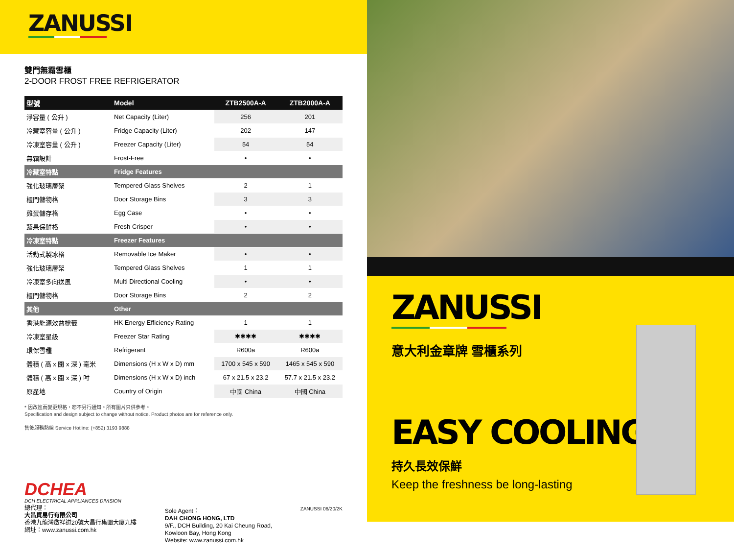ZANUSSI
雙門無霜雪櫃
2-DOOR FROST FREE REFRIGERATOR
| 型號 | Model | ZTB2500A-A | ZTB2000A-A |
| --- | --- | --- | --- |
| 淨容量 ( 公升 ) | Net Capacity (Liter) | 256 | 201 |
| 冷藏室容量 ( 公升 ) | Fridge Capacity (Liter) | 202 | 147 |
| 冷凍室容量 ( 公升 ) | Freezer Capacity (Liter) | 54 | 54 |
| 無霜設計 | Frost-Free | • | • |
| 冷藏室特點 | Fridge Features | | |
| 強化玻璃層架 | Tempered Glass Shelves | 2 | 1 |
| 櫃門儲物格 | Door Storage Bins | 3 | 3 |
| 雞蛋儲存格 | Egg Case | • | • |
| 蔬果保鮮格 | Fresh Crisper | • | • |
| 冷凍室特點 | Freezer Features | | |
| 活動式製冰格 | Removable Ice Maker | • | • |
| 強化玻璃層架 | Tempered Glass Shelves | 1 | 1 |
| 冷凍室多向送風 | Multi Directional Cooling | • | • |
| 櫃門儲物格 | Door Storage Bins | 2 | 2 |
| 其他 | Other | | |
| 香港能源效益標籤 | HK Energy Efficiency Rating | 1 | 1 |
| 冷凍室星級 | Freezer Star Rating | ✱✱✱✱ | ✱✱✱✱ |
| 環保雪種 | Refrigerant | R600a | R600a |
| 體積 ( 高 x 闊 x 深 ) 毫米 | Dimensions (H x W x D) mm | 1700 x 545 x 590 | 1465 x 545 x 590 |
| 體積 ( 高 x 闊 x 深 ) 吋 | Dimensions (H x W x D) inch | 67 x 21.5 x 23.2 | 57.7 x 21.5 x 23.2 |
| 原產地 | Country of Origin | 中國 China | 中國 China |
* 因改進而變更規格，恕不另行通知。所有圖片只供參考。
Specification and design subject to change without notice. Product photos are for reference only.
售後服務熱線 Service Hotline: (+852) 3193 9888
DCHEA
DCH ELECTRICAL APPLIANCES DIVISION
總代理：
大昌貿易行有限公司
香港九龍灣啟祥道20號大昌行集團大廈九樓
網址：www.zanussi.com.hk
Sole Agent：
DAH CHONG HONG, LTD
9/F., DCH Building, 20 Kai Cheung Road,
Kowloon Bay, Hong Kong
Website: www.zanussi.com.hk
ZANUSSI 06/20/2K
ZANUSSI
意大利金章牌 雪櫃系列
EASY COOLING
持久長效保鮮
Keep the freshness be long-lasting